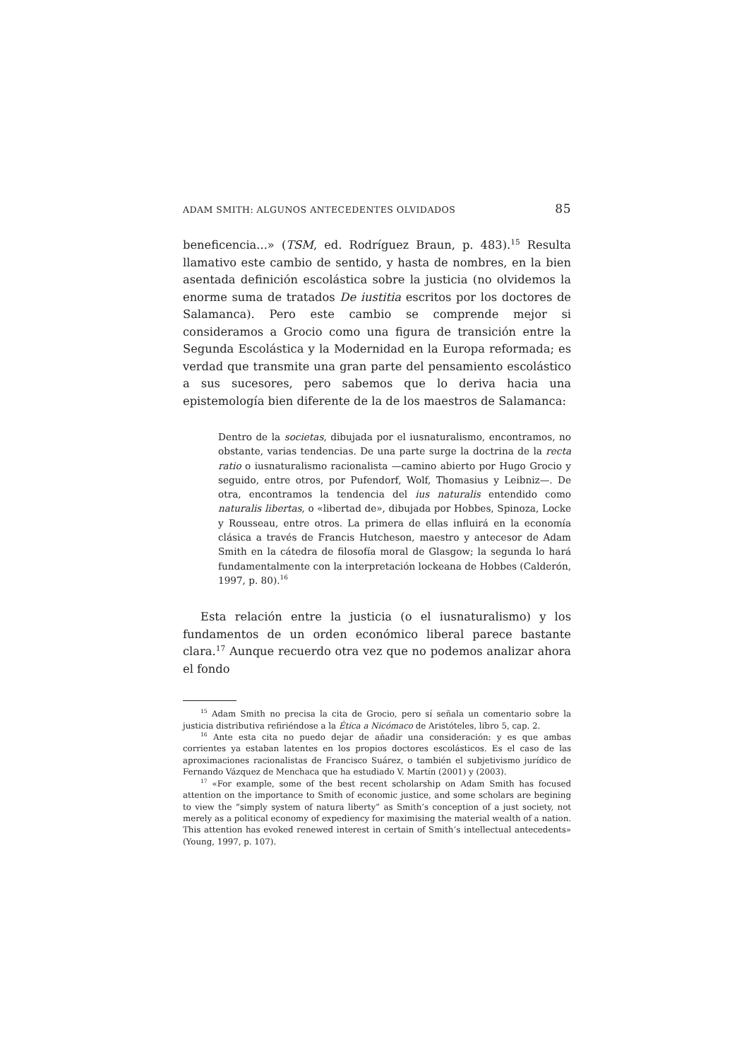ADAM SMITH: ALGUNOS ANTECEDENTES OLVIDADOS 85
beneficencia...» (TSM, ed. Rodríguez Braun, p. 483).<sup>15</sup> Resulta llamativo este cambio de sentido, y hasta de nombres, en la bien asentada definición escolástica sobre la justicia (no olvidemos la enorme suma de tratados De iustitia escritos por los doctores de Salamanca). Pero este cambio se comprende mejor si consideramos a Grocio como una figura de transición entre la Segunda Escolástica y la Modernidad en la Europa reformada; es verdad que transmite una gran parte del pensamiento escolástico a sus sucesores, pero sabemos que lo deriva hacia una epistemología bien diferente de la de los maestros de Salamanca:
Dentro de la societas, dibujada por el iusnaturalismo, encontramos, no obstante, varias tendencias. De una parte surge la doctrina de la recta ratio o iusnaturalismo racionalista —camino abierto por Hugo Grocio y seguido, entre otros, por Pufendorf, Wolf, Thomasius y Leibniz—. De otra, encontramos la tendencia del ius naturalis entendido como naturalis libertas, o «libertad de», dibujada por Hobbes, Spinoza, Locke y Rousseau, entre otros. La primera de ellas influirá en la economía clásica a través de Francis Hutcheson, maestro y antecesor de Adam Smith en la cátedra de filosofía moral de Glasgow; la segunda lo hará fundamentalmente con la interpretación lockeana de Hobbes (Calderón, 1997, p. 80).<sup>16</sup>
Esta relación entre la justicia (o el iusnaturalismo) y los fundamentos de un orden económico liberal parece bastante clara.<sup>17</sup> Aunque recuerdo otra vez que no podemos analizar ahora el fondo
<sup>15</sup> Adam Smith no precisa la cita de Grocio, pero sí señala un comentario sobre la justicia distributiva refiriéndose a la Ética a Nicómaco de Aristóteles, libro 5, cap. 2.
<sup>16</sup> Ante esta cita no puedo dejar de añadir una consideración: y es que ambas corrientes ya estaban latentes en los propios doctores escolásticos. Es el caso de las aproximaciones racionalistas de Francisco Suárez, o también el subjetivismo jurídico de Fernando Vázquez de Menchaca que ha estudiado V. Martín (2001) y (2003).
<sup>17</sup> «For example, some of the best recent scholarship on Adam Smith has focused attention on the importance to Smith of economic justice, and some scholars are begining to view the “simply system of natura liberty” as Smith’s conception of a just society, not merely as a political economy of expediency for maximising the material wealth of a nation. This attention has evoked renewed interest in certain of Smith’s intellectual antecedents» (Young, 1997, p. 107).